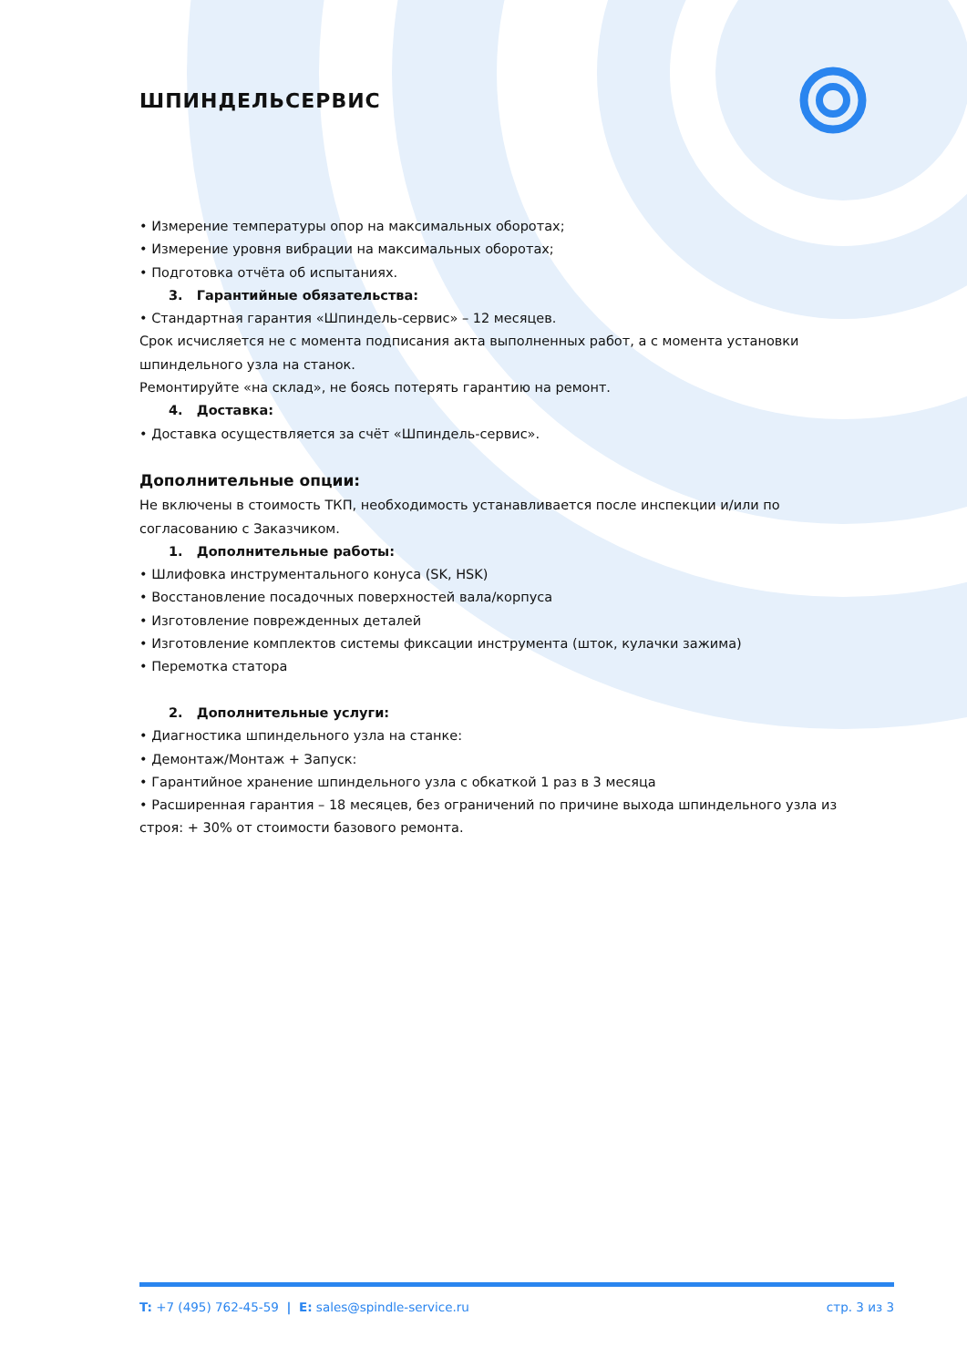ШПИНДЕЛЬСЕРВИС
• Измерение температуры опор на максимальных оборотах;
• Измерение уровня вибрации на максимальных оборотах;
• Подготовка отчёта об испытаниях.
3. Гарантийные обязательства:
• Стандартная гарантия «Шпиндель-сервис» – 12 месяцев.
Срок исчисляется не с момента подписания акта выполненных работ, а с момента установки шпиндельного узла на станок.
Ремонтируйте «на склад», не боясь потерять гарантию на ремонт.
4. Доставка:
• Доставка осуществляется за счёт «Шпиндель-сервис».
Дополнительные опции:
Не включены в стоимость ТКП, необходимость устанавливается после инспекции и/или по согласованию с Заказчиком.
1. Дополнительные работы:
• Шлифовка инструментального конуса (SK, HSK)
• Восстановление посадочных поверхностей вала/корпуса
• Изготовление поврежденных деталей
• Изготовление комплектов системы фиксации инструмента (шток, кулачки зажима)
• Перемотка статора
2. Дополнительные услуги:
• Диагностика шпиндельного узла на станке:
• Демонтаж/Монтаж + Запуск:
• Гарантийное хранение шпиндельного узла с обкаткой 1 раз в 3 месяца
• Расширенная гарантия – 18 месяцев, без ограничений по причине выхода шпиндельного узла из строя: + 30% от стоимости базового ремонта.
T: +7 (495) 762-45-59 | E: sales@spindle-service.ru стр. 3 из 3